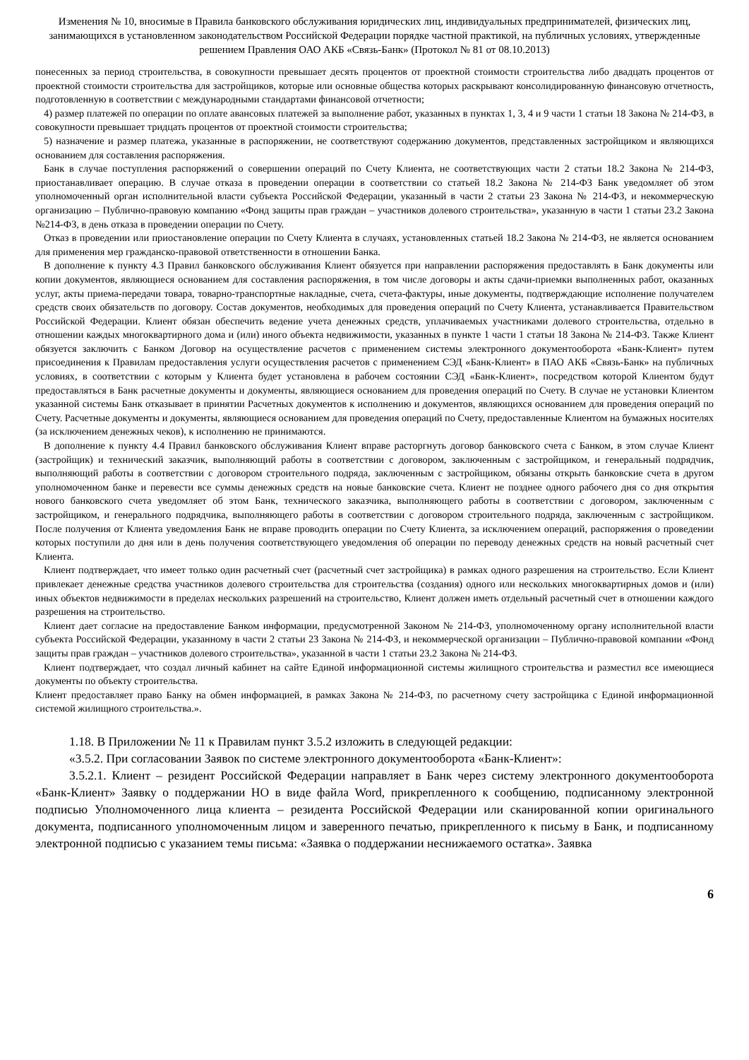Изменения № 10, вносимые в Правила банковского обслуживания юридических лиц, индивидуальных предпринимателей, физических лиц, занимающихся в установленном законодательством Российской Федерации порядке частной практикой, на публичных условиях, утвержденные решением Правления ОАО АКБ «Связь-Банк» (Протокол № 81 от 08.10.2013)
понесенных за период строительства, в совокупности превышает десять процентов от проектной стоимости строительства либо двадцать процентов от проектной стоимости строительства для застройщиков, которые или основные общества которых раскрывают консолидированную финансовую отчетность, подготовленную в соответствии с международными стандартами финансовой отчетности;
4) размер платежей по операции по оплате авансовых платежей за выполнение работ, указанных в пунктах 1, 3, 4 и 9 части 1 статьи 18 Закона № 214-ФЗ, в совокупности превышает тридцать процентов от проектной стоимости строительства;
5) назначение и размер платежа, указанные в распоряжении, не соответствуют содержанию документов, представленных застройщиком и являющихся основанием для составления распоряжения.
Банк в случае поступления распоряжений о совершении операций по Счету Клиента, не соответствующих части 2 статьи 18.2 Закона № 214-ФЗ, приостанавливает операцию. В случае отказа в проведении операции в соответствии со статьей 18.2 Закона № 214-ФЗ Банк уведомляет об этом уполномоченный орган исполнительной власти субъекта Российской Федерации, указанный в части 2 статьи 23 Закона № 214-ФЗ, и некоммерческую организацию – Публично-правовую компанию «Фонд защиты прав граждан – участников долевого строительства», указанную в части 1 статьи 23.2 Закона №214-ФЗ, в день отказа в проведении операции по Счету.
Отказ в проведении или приостановление операции по Счету Клиента в случаях, установленных статьей 18.2 Закона № 214-ФЗ, не является основанием для применения мер гражданско-правовой ответственности в отношении Банка.
В дополнение к пункту 4.3 Правил банковского обслуживания Клиент обязуется при направлении распоряжения предоставлять в Банк документы или копии документов, являющиеся основанием для составления распоряжения, в том числе договоры и акты сдачи-приемки выполненных работ, оказанных услуг, акты приема-передачи товара, товарно-транспортные накладные, счета, счета-фактуры, иные документы, подтверждающие исполнение получателем средств своих обязательств по договору. Состав документов, необходимых для проведения операций по Счету Клиента, устанавливается Правительством Российской Федерации. Клиент обязан обеспечить ведение учета денежных средств, уплачиваемых участниками долевого строительства, отдельно в отношении каждых многоквартирного дома и (или) иного объекта недвижимости, указанных в пункте 1 части 1 статьи 18 Закона № 214-ФЗ. Также Клиент обязуется заключить с Банком Договор на осуществление расчетов с применением системы электронного документооборота «Банк-Клиент» путем присоединения к Правилам предоставления услуги осуществления расчетов с применением СЭД «Банк-Клиент» в ПАО АКБ «Связь-Банк» на публичных условиях, в соответствии с которым у Клиента будет установлена в рабочем состоянии СЭД «Банк-Клиент», посредством которой Клиентом будут предоставляться в Банк расчетные документы и документы, являющиеся основанием для проведения операций по Счету. В случае не установки Клиентом указанной системы Банк отказывает в принятии Расчетных документов к исполнению и документов, являющихся основанием для проведения операций по Счету. Расчетные документы и документы, являющиеся основанием для проведения операций по Счету, предоставленные Клиентом на бумажных носителях (за исключением денежных чеков), к исполнению не принимаются.
В дополнение к пункту 4.4 Правил банковского обслуживания Клиент вправе расторгнуть договор банковского счета с Банком, в этом случае Клиент (застройщик) и технический заказчик, выполняющий работы в соответствии с договором, заключенным с застройщиком, и генеральный подрядчик, выполняющий работы в соответствии с договором строительного подряда, заключенным с застройщиком, обязаны открыть банковские счета в другом уполномоченном банке и перевести все суммы денежных средств на новые банковские счета. Клиент не позднее одного рабочего дня со дня открытия нового банковского счета уведомляет об этом Банк, технического заказчика, выполняющего работы в соответствии с договором, заключенным с застройщиком, и генерального подрядчика, выполняющего работы в соответствии с договором строительного подряда, заключенным с застройщиком. После получения от Клиента уведомления Банк не вправе проводить операции по Счету Клиента, за исключением операций, распоряжения о проведении которых поступили до дня или в день получения соответствующего уведомления об операции по переводу денежных средств на новый расчетный счет Клиента.
Клиент подтверждает, что имеет только один расчетный счет (расчетный счет застройщика) в рамках одного разрешения на строительство. Если Клиент привлекает денежные средства участников долевого строительства для строительства (создания) одного или нескольких многоквартирных домов и (или) иных объектов недвижимости в пределах нескольких разрешений на строительство, Клиент должен иметь отдельный расчетный счет в отношении каждого разрешения на строительство.
Клиент дает согласие на предоставление Банком информации, предусмотренной Законом № 214-ФЗ, уполномоченному органу исполнительной власти субъекта Российской Федерации, указанному в части 2 статьи 23 Закона № 214-ФЗ, и некоммерческой организации – Публично-правовой компании «Фонд защиты прав граждан – участников долевого строительства», указанной в части 1 статьи 23.2 Закона № 214-ФЗ.
Клиент подтверждает, что создал личный кабинет на сайте Единой информационной системы жилищного строительства и разместил все имеющиеся документы по объекту строительства.
Клиент предоставляет право Банку на обмен информацией, в рамках Закона № 214-ФЗ, по расчетному счету застройщика с Единой информационной системой жилищного строительства.».
1.18. В Приложении № 11 к Правилам пункт 3.5.2 изложить в следующей редакции:
«3.5.2. При согласовании Заявок по системе электронного документооборота «Банк-Клиент»:
3.5.2.1. Клиент – резидент Российской Федерации направляет в Банк через систему электронного документооборота «Банк-Клиент» Заявку о поддержании НО в виде файла Word, прикрепленного к сообщению, подписанному электронной подписью Уполномоченного лица клиента – резидента Российской Федерации или сканированной копии оригинального документа, подписанного уполномоченным лицом и заверенного печатью, прикрепленного к письму в Банк, и подписанному электронной подписью с указанием темы письма: «Заявка о поддержании неснижаемого остатка». Заявка
6